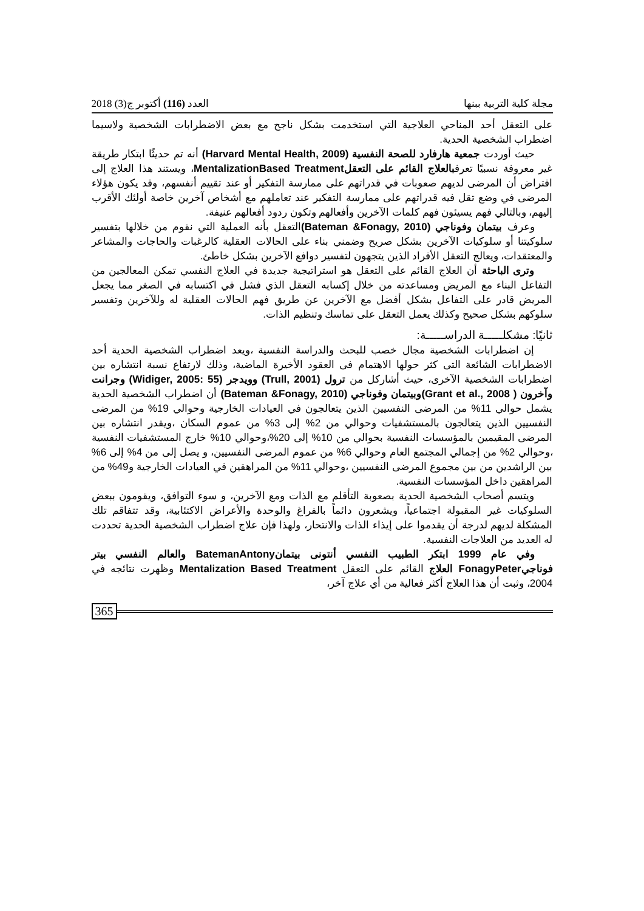مجلة كلية التربية ببنها العدد (116) أكتوبر ج(3) 2018
على التعقل أحد المناحي العلاجية التي استخدمت بشكل ناجح مع بعض الاضطرابات الشخصية ولاسيما اضطراب الشخصية الحدية.
حيث أوردت جمعية هارفارد للصحة النفسية (Harvard Mental Health, 2009) أنه تم حديثًا ابتكار طريقة غير معروفة نسبيًا تعرفبالعلاج القائم على التعقل MentalizationBased Treatment، ويستند هذا العلاج إلى افتراض أن المرضى لديهم صعوبات في قدراتهم على ممارسة التفكير أو عند تقييم أنفسهم، وقد يكون هؤلاء المرضى في وضع تقل فيه قدراتهم على ممارسة التفكير عند تعاملهم مع أشخاص آخرين خاصة أولئك الأقرب إليهم، وبالتالي فهم يسيئون فهم كلمات الآخرين وأفعالهم وتكون ردود أفعالهم عنيفة.
وعرف بيتمان وفوناجي (Bateman &Fonagy, 2010) التعقل بأنه العملية التي نقوم من خلالها بتفسير سلوكيتنا أو سلوكيات الآخرين بشكل صريح وضمني بناء على الحالات العقلية كالرغبات والحاجات والمشاعر والمعتقدات، ويعالج التعقل الأفراد الذين يتجهون لتفسير دوافع الآخرين بشكل خاطئ.
وترى الباحثة أن العلاج القائم على التعقل هو استراتيجية جديدة في العلاج النفسي تمكن المعالجين من التفاعل البناء مع المريض ومساعدته من خلال إكسابه التعقل الذي فشل في اكتسابه في الصغر مما يجعل المريض قادر على التفاعل بشكل أفضل مع الآخرين عن طريق فهم الحالات العقلية له وللآخرين وتفسير سلوكهم بشكل صحيح وكذلك يعمل التعقل على تماسك وتنظيم الذات.
ثانيًا: مشكلـــــة الدراســـــة:
إن اضطرابات الشخصية مجال خصب للبحث والدراسة النفسية ،ويعد اضطراب الشخصية الحدية أحد الاضطرابات الشائعة التى كثر حولها الاهتمام فى العقود الأخيرة الماضية، وذلك لارتفاع نسبة انتشاره بين اضطرابات الشخصية الآخرى، حيث أشاركل من ترول (Trull, 2001) وويدجر (Widiger, 2005: 55) وجرانت وآخرون ( Grant et al., 2008)وبيتمان وفوناجي (Bateman &Fonagy, 2010) أن اضطراب الشخصية الحدية يشمل حوالي 11% من المرضى النفسيين الذين يتعالجون في العيادات الخارجية وحوالي 19% من المرضى النفسيين الذين يتعالجون بالمستشفيات وحوالي من 2% إلى 3% من عموم السكان ،ويقدر انتشاره بين المرضى المقيمين بالمؤسسات النفسية بحوالي من 10% إلى 20%،وحوالي 10% خارج المستشفيات النفسية ،وحوالي 2% من إجمالي المجتمع العام وحوالي 6% من عموم المرضى النفسيين، و يصل إلى من 4% إلى 6% بين الراشدين من بين مجموع المرضى النفسيين ،وحوالي 11% من المراهقين في العيادات الخارجية و49% من المراهقين داخل المؤسسات النفسية.
ويتسم أصحاب الشخصية الحدية بصعوبة التأقلم مع الذات ومع الآخرين، و سوء التوافق، ويقومون ببعض السلوكيات غير المقبولة اجتماعياً، ويشعرون دائماً بالفراغ والوحدة والأعراض الاكتئابية، وقد تتفاقم تلك المشكلة لديهم لدرجة أن يقدموا على إيذاء الذات والانتحار، ولهذا فإن علاج اضطراب الشخصية الحدية تحددت له العديد من العلاجات النفسية.
وفي عام 1999 ابتكر الطبيب النفسي أنتونى بيتمانBatemanAntony والعالم النفسي بيتر فوناجيFonagyPeter العلاج القائم على التعقل Mentalization Based Treatment وظهرت نتائجه في 2004، وثبت أن هذا العلاج أكثر فعالية من أي علاج آخر،
365